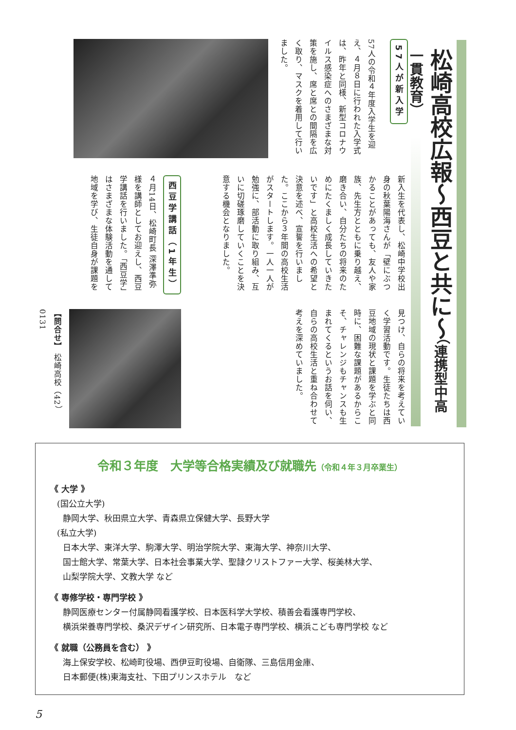松崎高校広報～西豆と共に～（連携型中高一貫教育）
57人が新入学
57人の令和４年度入学生を迎え、４月８日に行われた入学式は、昨年と同様、新型コロナウイルス感染症へのさまざまな対策を施し、席と席との間隔を広く取り、マスクを着用して行いました。
新入生を代表し、松崎中学校出身の秋葉陽海さんが「壁にぶつかることがあっても、友人や家族、先生方とともに乗り越え、磨き合い、自分たちの将来のためにたくましく成長していきたいです」と高校生活への希望と決意を述べ、宣誓を行いました。ここから３年間の高校生活がスタートします。一人一人が勉強に、部活動に取り組み、互いに切磋琢磨していくことを決意する機会となりました。
見つけ、自らの将来を考えていく学習活動です。生徒たちは西豆地域の現状と課題を学ぶと同時に、困難な課題があるからこそ、チャレンジもチャンスも生まれてくるというお話を伺い、自らの高校生活と重ね合わせて考えを深めていました。
西豆学講話（1年生）
４月14日、松崎町長 深澤準弥様を講師としてお迎えし、西豆学講話を行いました。「西豆学」はさまざまな体験活動を通して地域を学び、生徒自身が課題を
【問合せ】 松崎高校（42）0131
令和３年度　大学等合格実績及び就職先（令和４年３月卒業生）
《 大学 》
(国公立大学)
静岡大学、秋田県立大学、青森県立保健大学、長野大学
(私立大学)
日本大学、東洋大学、駒澤大学、明治学院大学、東海大学、神奈川大学、
国士館大学、常葉大学、日本社会事業大学、聖隷クリストファー大学、桜美林大学、
山梨学院大学、文教大学 など
《 専修学校・専門学校 》
静岡医療センター付属静岡看護学校、日本医科学大学校、積善会看護専門学校、
横浜栄養専門学校、桑沢デザイン研究所、日本電子専門学校、横浜こども専門学校 など
《 就職（公務員を含む） 》
海上保安学校、松崎町役場、西伊豆町役場、自衛隊、三島信用金庫、
日本郵便(株)東海支社、下田プリンスホテル　など
5